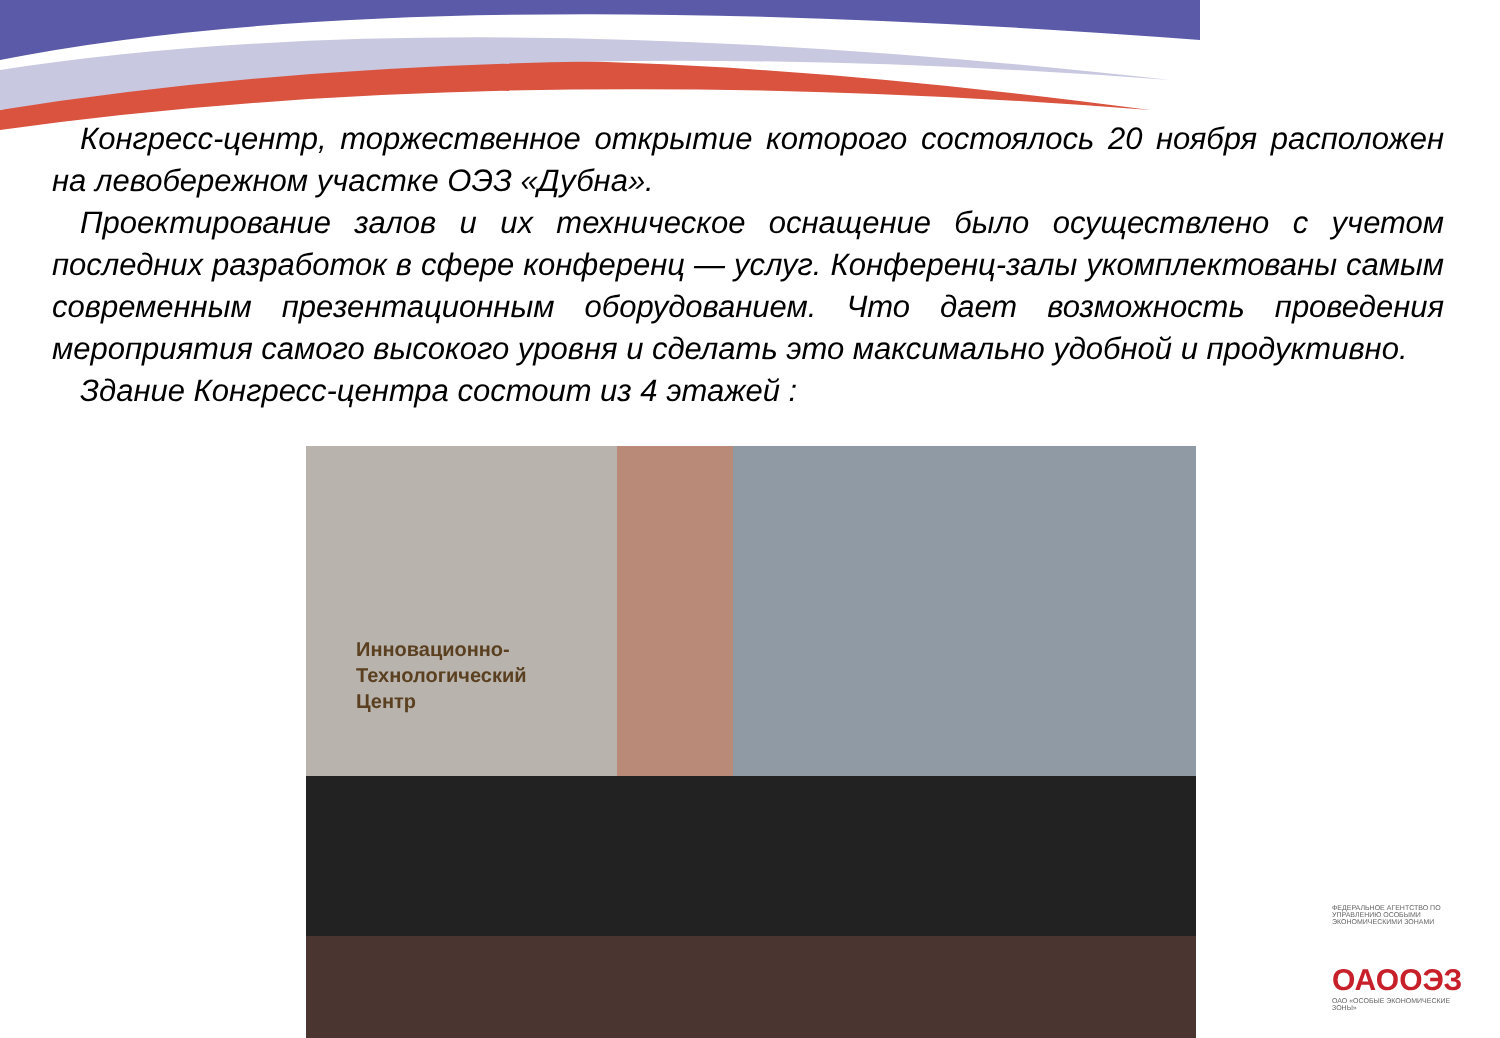Конгресс-центр, торжественное открытие которого состоялось 20 ноября расположен на левобережном участке ОЭЗ «Дубна».
Проектирование залов и их техническое оснащение было осуществлено с учетом последних разработок в сфере конференц — услуг. Конференц-залы укомплектованы самым современным презентационным оборудованием. Что дает возможность проведения мероприятия самого высокого уровня и сделать это максимально удобной и продуктивно.
Здание Конгресс-центра состоит из 4 этажей :
Инновационно-
Технологический
Центр
ФЕДЕРАЛЬНОЕ АГЕНТСТВО ПО УПРАВЛЕНИЮ ОСОБЫМИ ЭКОНОМИЧЕСКИМИ ЗОНАМИ
ОАООЭЗ
ОАО «ОСОБЫЕ ЭКОНОМИЧЕСКИЕ ЗОНЫ»